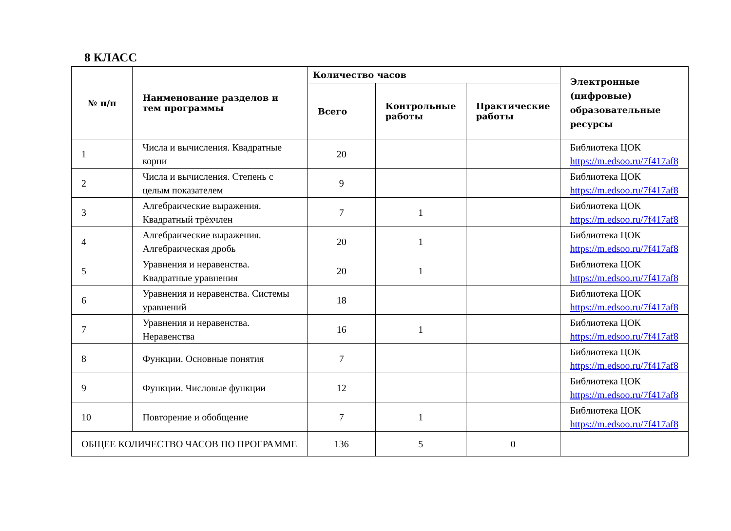8 КЛАСС
| № п/п | Наименование разделов и тем программы | Количество часов | | | Электронные (цифровые) образовательные ресурсы |
| --- | --- | --- | --- | --- | --- |
| | | Всего | Контрольные работы | Практические работы | |
| 1 | Числа и вычисления. Квадратные корни | 20 | | | Библиотека ЦОК https://m.edsoo.ru/7f417af8 |
| 2 | Числа и вычисления. Степень с целым показателем | 9 | | | Библиотека ЦОК https://m.edsoo.ru/7f417af8 |
| 3 | Алгебраические выражения. Квадратный трёхчлен | 7 | 1 | | Библиотека ЦОК https://m.edsoo.ru/7f417af8 |
| 4 | Алгебраические выражения. Алгебраическая дробь | 20 | 1 | | Библиотека ЦОК https://m.edsoo.ru/7f417af8 |
| 5 | Уравнения и неравенства. Квадратные уравнения | 20 | 1 | | Библиотека ЦОК https://m.edsoo.ru/7f417af8 |
| 6 | Уравнения и неравенства. Системы уравнений | 18 | | | Библиотека ЦОК https://m.edsoo.ru/7f417af8 |
| 7 | Уравнения и неравенства. Неравенства | 16 | 1 | | Библиотека ЦОК https://m.edsoo.ru/7f417af8 |
| 8 | Функции. Основные понятия | 7 | | | Библиотека ЦОК https://m.edsoo.ru/7f417af8 |
| 9 | Функции. Числовые функции | 12 | | | Библиотека ЦОК https://m.edsoo.ru/7f417af8 |
| 10 | Повторение и обобщение | 7 | 1 | | Библиотека ЦОК https://m.edsoo.ru/7f417af8 |
| ОБЩЕЕ КОЛИЧЕСТВО ЧАСОВ ПО ПРОГРАММЕ | | 136 | 5 | 0 | |